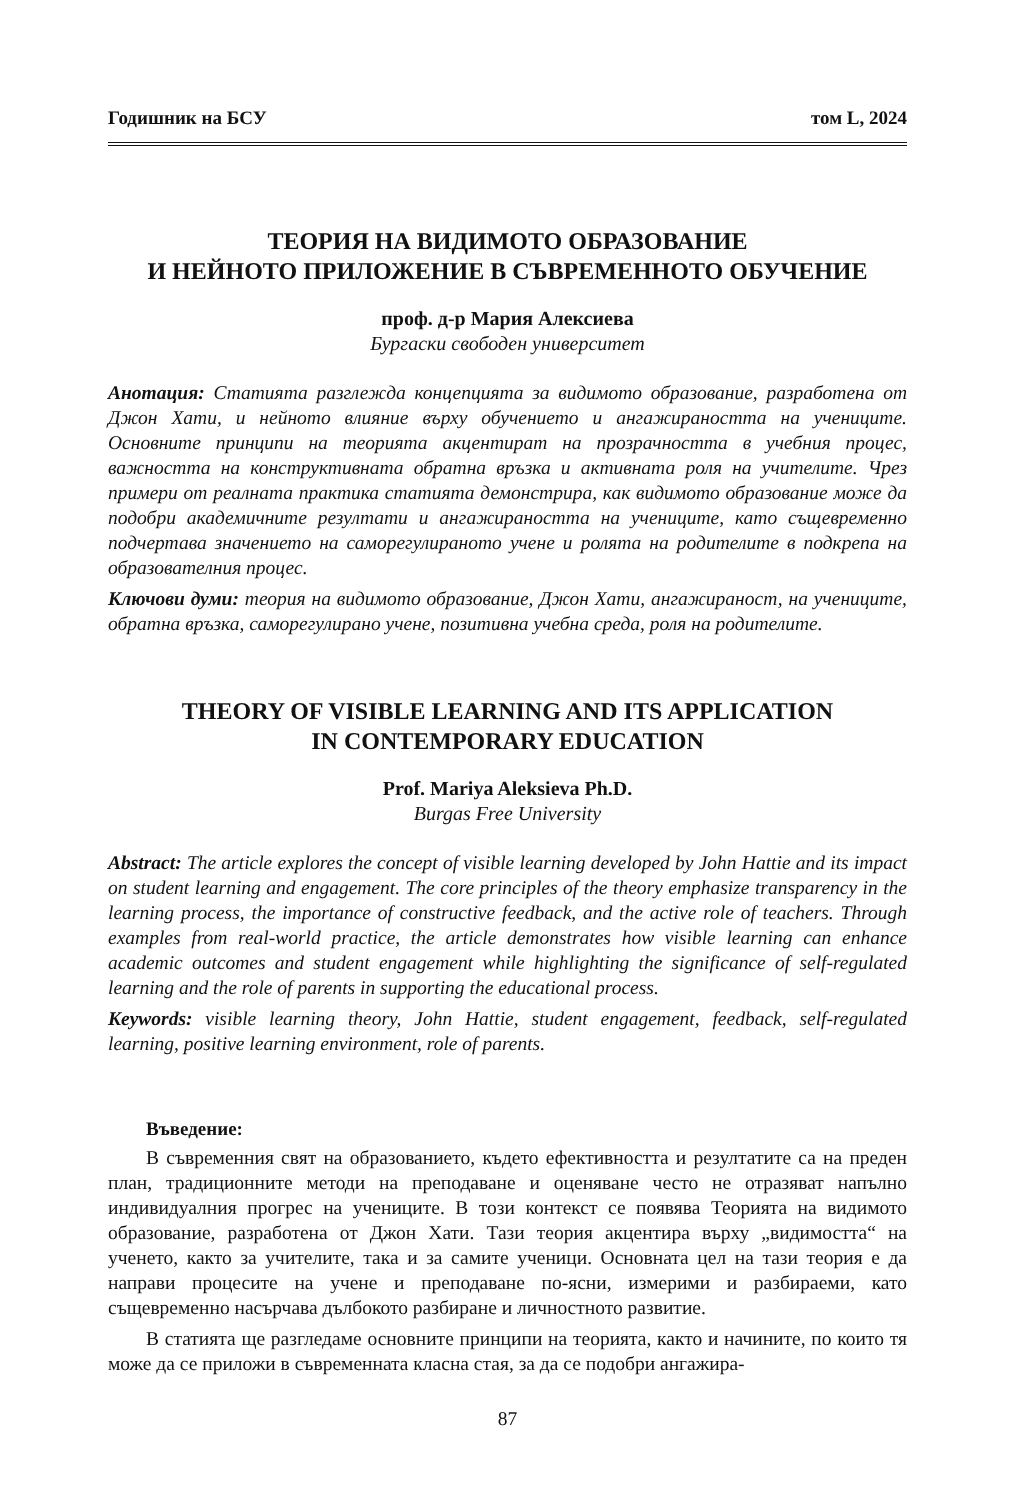Годишник на БСУ том L, 2024
ТЕОРИЯ НА ВИДИМОТО ОБРАЗОВАНИЕ
И НЕЙНОТО ПРИЛОЖЕНИЕ В СЪВРЕМЕННОТО ОБУЧЕНИЕ
проф. д-р Мария Алексиева
Бургаски свободен университет
Анотация: Статията разглежда концепцията за видимото образование, разработена от Джон Хати, и нейното влияние върху обучението и ангажираността на учениците. Основните принципи на теорията акцентират на прозрачността в учебния процес, важността на конструктивната обратна връзка и активната роля на учителите. Чрез примери от реалната практика статията демонстрира, как видимото образование може да подобри академичните резултати и ангажираността на учениците, като същевременно подчертава значението на саморегулираното учене и ролята на родителите в подкрепа на образователния процес.
Ключови думи: теория на видимото образование, Джон Хати, ангажираност, на учениците, обратна връзка, саморегулирано учене, позитивна учебна среда, роля на родителите.
THEORY OF VISIBLE LEARNING AND ITS APPLICATION
IN CONTEMPORARY EDUCATION
Prof. Mariya Aleksieva Ph.D.
Burgas Free University
Abstract: The article explores the concept of visible learning developed by John Hattie and its impact on student learning and engagement. The core principles of the theory emphasize transparency in the learning process, the importance of constructive feedback, and the active role of teachers. Through examples from real-world practice, the article demonstrates how visible learning can enhance academic outcomes and student engagement while highlighting the significance of self-regulated learning and the role of parents in supporting the educational process.
Keywords: visible learning theory, John Hattie, student engagement, feedback, self-regulated learning, positive learning environment, role of parents.
Въведение:
В съвременния свят на образованието, където ефективността и резултатите са на преден план, традиционните методи на преподаване и оценяване често не отразяват напълно индивидуалния прогрес на учениците. В този контекст се появява Теорията на видимото образование, разработена от Джон Хати. Тази теория акцентира върху „видимостта“ на ученето, както за учителите, така и за самите ученици. Основната цел на тази теория е да направи процесите на учене и преподаване по-ясни, измерими и разбираеми, като същевременно насърчава дълбокото разбиране и личностното развитие.
В статията ще разгледаме основните принципи на теорията, както и начините, по които тя може да се приложи в съвременната класна стая, за да се подобри ангажира-
87